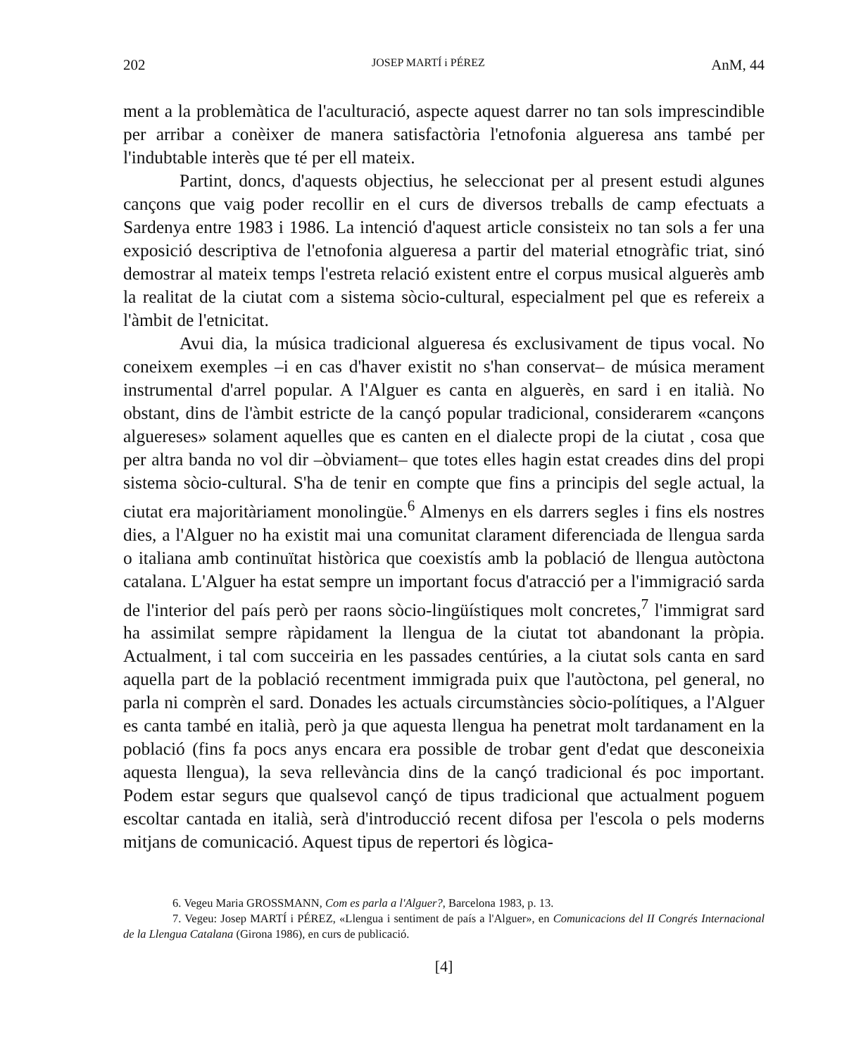202 JOSEP MARTÍ i PÉREZ AnM, 44
ment a la problemàtica de l'aculturació, aspecte aquest darrer no tan sols imprescindible per arribar a conèixer de manera satisfactòria l'etnofonia algueresa ans també per l'indubtable interès que té per ell mateix.
Partint, doncs, d'aquests objectius, he seleccionat per al present estudi algunes cançons que vaig poder recollir en el curs de diversos treballs de camp efectuats a Sardenya entre 1983 i 1986. La intenció d'aquest article consisteix no tan sols a fer una exposició descriptiva de l'etnofonia algueresa a partir del material etnogràfic triat, sinó demostrar al mateix temps l'estreta relació existent entre el corpus musical alguerès amb la realitat de la ciutat com a sistema sòcio-cultural, especialment pel que es refereix a l'àmbit de l'etnicitat.
Avui dia, la música tradicional algueresa és exclusivament de tipus vocal. No coneixem exemples –i en cas d'haver existit no s'han conservat– de música merament instrumental d'arrel popular. A l'Alguer es canta en alguerès, en sard i en italià. No obstant, dins de l'àmbit estricte de la cançó popular tradicional, considerarem «cançons alguereses» solament aquelles que es canten en el dialecte propi de la ciutat , cosa que per altra banda no vol dir –òbviament– que totes elles hagin estat creades dins del propi sistema sòcio-cultural. S'ha de tenir en compte que fins a principis del segle actual, la ciutat era majoritàriament monolingüe.<sup>6</sup> Almenys en els darrers segles i fins els nostres dies, a l'Alguer no ha existit mai una comunitat clarament diferenciada de llengua sarda o italiana amb continuïtat històrica que coexistís amb la població de llengua autòctona catalana. L'Alguer ha estat sempre un important focus d'atracció per a l'immigració sarda de l'interior del país però per raons sòcio-lingüístiques molt concretes,<sup>7</sup> l'immigrat sard ha assimilat sempre ràpidament la llengua de la ciutat tot abandonant la pròpia. Actualment, i tal com succeiria en les passades centúries, a la ciutat sols canta en sard aquella part de la població recentment immigrada puix que l'autòctona, pel general, no parla ni comprèn el sard. Donades les actuals circumstàncies sòcio-polítiques, a l'Alguer es canta també en italià, però ja que aquesta llengua ha penetrat molt tardanament en la població (fins fa pocs anys encara era possible de trobar gent d'edat que desconeixia aquesta llengua), la seva rellevància dins de la cançó tradicional és poc important. Podem estar segurs que qualsevol cançó de tipus tradicional que actualment poguem escoltar cantada en italià, serà d'introducció recent difosa per l'escola o pels moderns mitjans de comunicació. Aquest tipus de repertori és lògica-
6. Vegeu Maria GROSSMANN, Com es parla a l'Alguer?, Barcelona 1983, p. 13.
7. Vegeu: Josep MARTÍ i PÉREZ, «Llengua i sentiment de país a l'Alguer», en Comunicacions del II Congrés Internacional de la Llengua Catalana (Girona 1986), en curs de publicació.
[4]